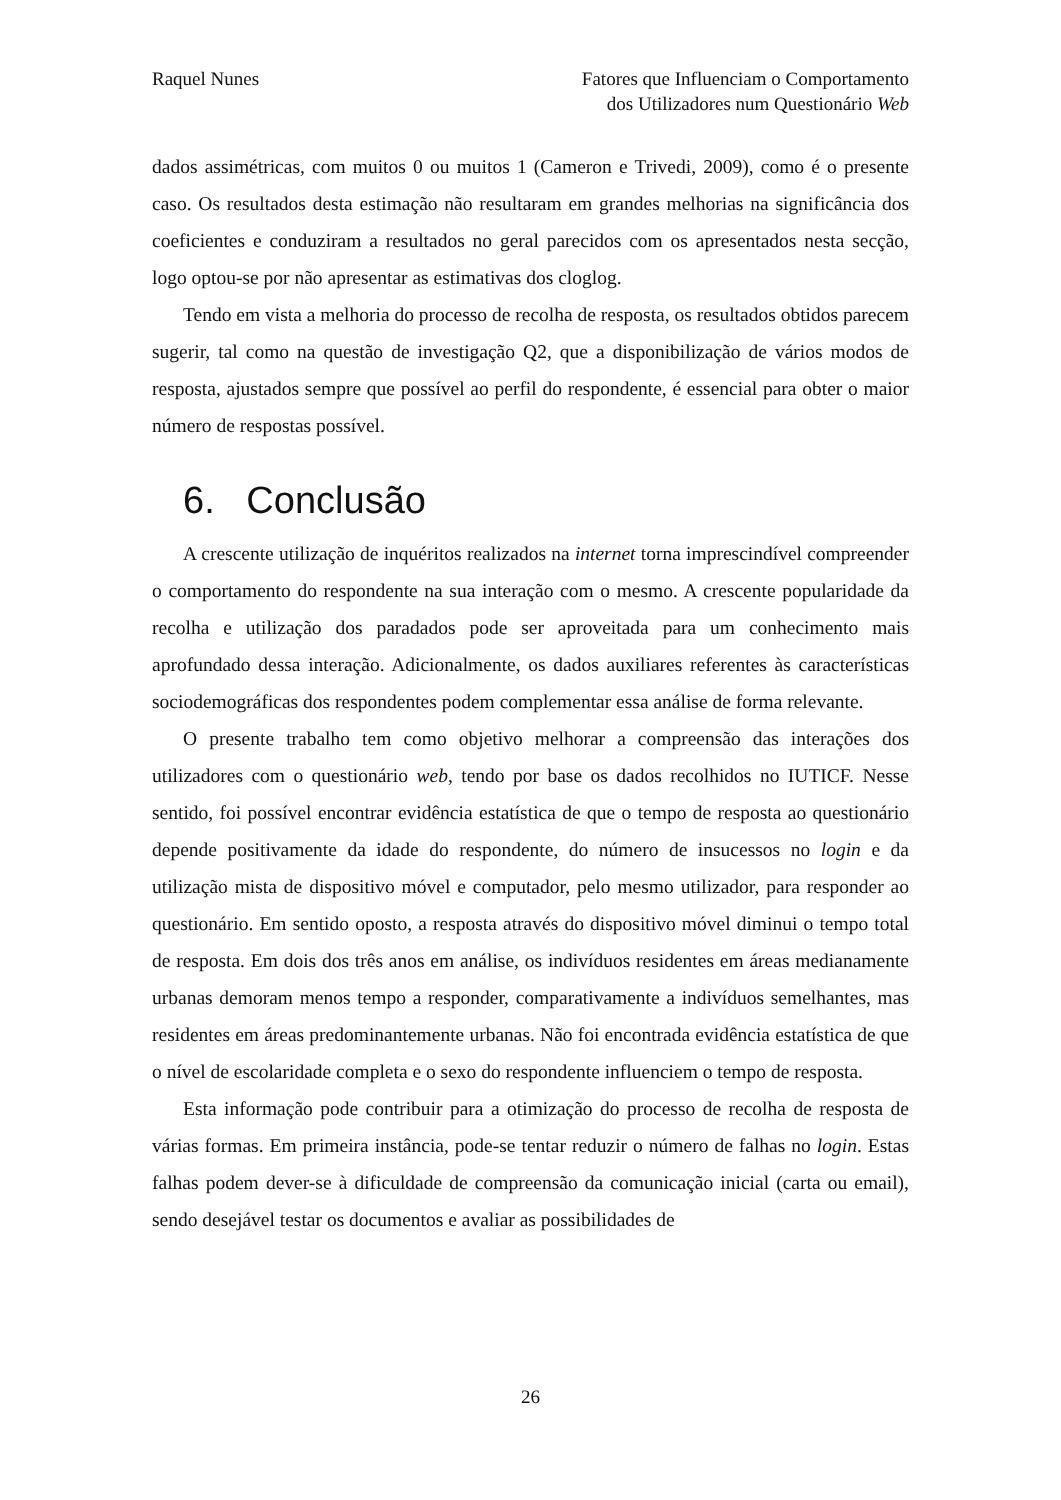Raquel Nunes Fatores que Influenciam o Comportamento
dos Utilizadores num Questionário Web
dados assimétricas, com muitos 0 ou muitos 1 (Cameron e Trivedi, 2009), como é o presente caso. Os resultados desta estimação não resultaram em grandes melhorias na significância dos coeficientes e conduziram a resultados no geral parecidos com os apresentados nesta secção, logo optou-se por não apresentar as estimativas dos cloglog.
Tendo em vista a melhoria do processo de recolha de resposta, os resultados obtidos parecem sugerir, tal como na questão de investigação Q2, que a disponibilização de vários modos de resposta, ajustados sempre que possível ao perfil do respondente, é essencial para obter o maior número de respostas possível.
6. Conclusão
A crescente utilização de inquéritos realizados na internet torna imprescindível compreender o comportamento do respondente na sua interação com o mesmo. A crescente popularidade da recolha e utilização dos paradados pode ser aproveitada para um conhecimento mais aprofundado dessa interação. Adicionalmente, os dados auxiliares referentes às características sociodemográficas dos respondentes podem complementar essa análise de forma relevante.
O presente trabalho tem como objetivo melhorar a compreensão das interações dos utilizadores com o questionário web, tendo por base os dados recolhidos no IUTICF. Nesse sentido, foi possível encontrar evidência estatística de que o tempo de resposta ao questionário depende positivamente da idade do respondente, do número de insucessos no login e da utilização mista de dispositivo móvel e computador, pelo mesmo utilizador, para responder ao questionário. Em sentido oposto, a resposta através do dispositivo móvel diminui o tempo total de resposta. Em dois dos três anos em análise, os indivíduos residentes em áreas medianamente urbanas demoram menos tempo a responder, comparativamente a indivíduos semelhantes, mas residentes em áreas predominantemente urbanas. Não foi encontrada evidência estatística de que o nível de escolaridade completa e o sexo do respondente influenciem o tempo de resposta.
Esta informação pode contribuir para a otimização do processo de recolha de resposta de várias formas. Em primeira instância, pode-se tentar reduzir o número de falhas no login. Estas falhas podem dever-se à dificuldade de compreensão da comunicação inicial (carta ou email), sendo desejável testar os documentos e avaliar as possibilidades de
26